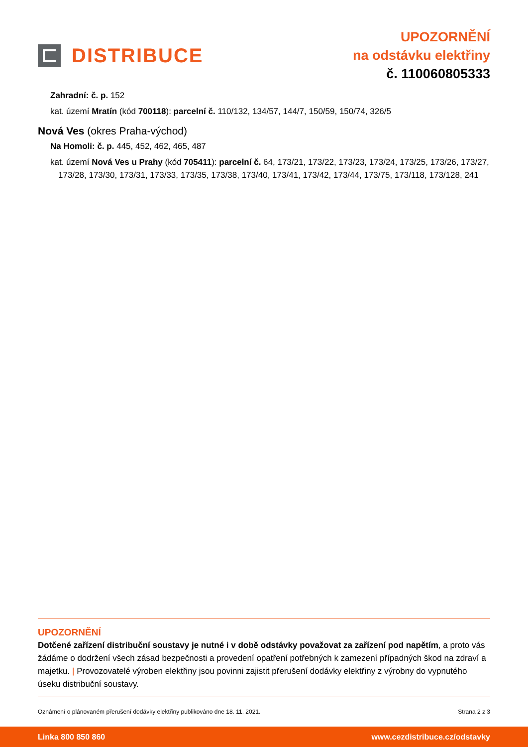DISTRIBUCE
UPOZORNĚNÍ
na odstávku elektřiny
č. 110060805333
Zahradní: č. p. 152
kat. území Mratín (kód 700118): parcelní č. 110/132, 134/57, 144/7, 150/59, 150/74, 326/5
Nová Ves (okres Praha-východ)
Na Homoli: č. p. 445, 452, 462, 465, 487
kat. území Nová Ves u Prahy (kód 705411): parcelní č. 64, 173/21, 173/22, 173/23, 173/24, 173/25, 173/26, 173/27, 173/28, 173/30, 173/31, 173/33, 173/35, 173/38, 173/40, 173/41, 173/42, 173/44, 173/75, 173/118, 173/128, 241
UPOZORNĚNÍ
Dotčené zařízení distribuční soustavy je nutné i v době odstávky považovat za zařízení pod napětím, a proto vás žádáme o dodržení všech zásad bezpečnosti a provedení opatření potřebných k zamezení případných škod na zdraví a majetku. | Provozovatelé výroben elektřiny jsou povinni zajistit přerušení dodávky elektřiny z výrobny do vypnutého úseku distribuční soustavy.
Oznámení o plánovaném přerušení dodávky elektřiny publikováno dne 18. 11. 2021. Strana 2 z 3
Linka 800 850 860 www.cezdistribuce.cz/odstavky